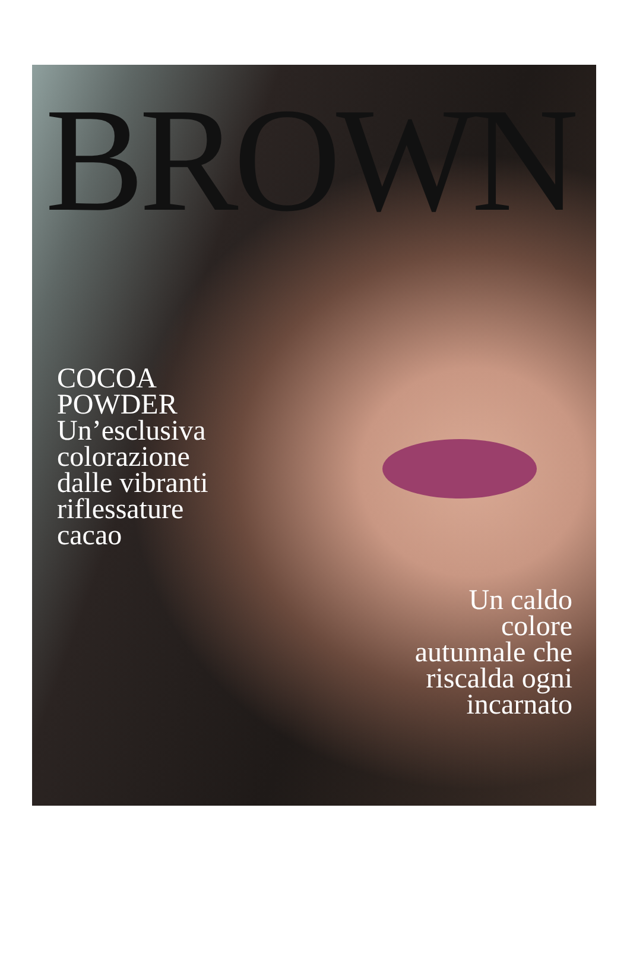BROWN
COCOA
POWDER
Un’esclusiva
colorazione
dalle vibranti
riflessature
cacao
Un caldo
colore
autunnale che
riscalda ogni
incarnato